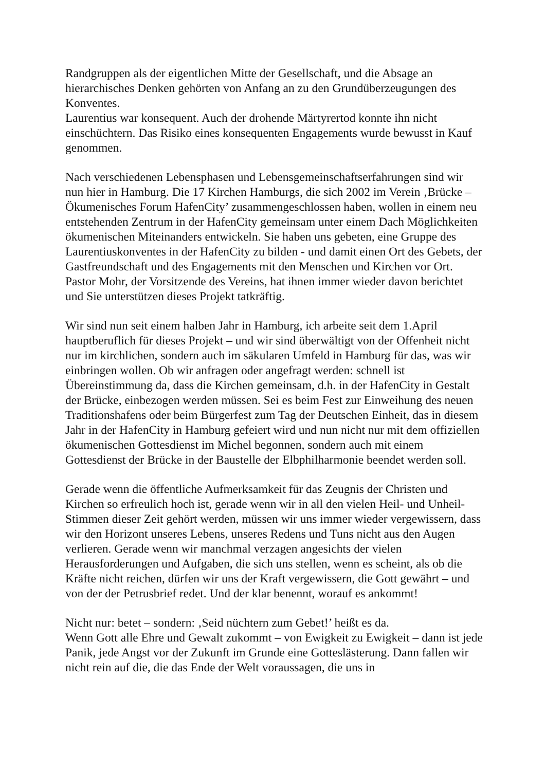Randgruppen als der eigentlichen Mitte der Gesellschaft, und die Absage an hierarchisches Denken gehörten von Anfang an zu den Grundüberzeugungen des Konventes.
Laurentius war konsequent. Auch der drohende Märtyrertod konnte ihn nicht einschüchtern. Das Risiko eines konsequenten Engagements wurde bewusst in Kauf genommen.
Nach verschiedenen Lebensphasen und Lebensgemeinschaftserfahrungen sind wir nun hier in Hamburg. Die 17 Kirchen Hamburgs, die sich 2002 im Verein ‚Brücke – Ökumenisches Forum HafenCity’ zusammengeschlossen haben, wollen in einem neu entstehenden Zentrum in der HafenCity gemeinsam unter einem Dach Möglichkeiten ökumenischen Miteinanders entwickeln. Sie haben uns gebeten, eine Gruppe des Laurentiuskonventes in der HafenCity zu bilden - und damit einen Ort des Gebets, der Gastfreundschaft und des Engagements mit den Menschen und Kirchen vor Ort. Pastor Mohr, der Vorsitzende des Vereins, hat ihnen immer wieder davon berichtet und Sie unterstützen dieses Projekt tatkräftig.
Wir sind nun seit einem halben Jahr in Hamburg, ich arbeite seit dem 1.April hauptberuflich für dieses Projekt – und wir sind überwältigt von der Offenheit nicht nur im kirchlichen, sondern auch im säkularen Umfeld in Hamburg für das, was wir einbringen wollen. Ob wir anfragen oder angefragt werden: schnell ist Übereinstimmung da, dass die Kirchen gemeinsam, d.h. in der HafenCity in Gestalt der Brücke, einbezogen werden müssen. Sei es beim Fest zur Einweihung des neuen Traditionshafens oder beim Bürgerfest zum Tag der Deutschen Einheit, das in diesem Jahr in der HafenCity in Hamburg gefeiert wird und nun nicht nur mit dem offiziellen ökumenischen Gottesdienst im Michel begonnen, sondern auch mit einem Gottesdienst der Brücke in der Baustelle der Elbphilharmonie beendet werden soll.
Gerade wenn die öffentliche Aufmerksamkeit für das Zeugnis der Christen und Kirchen so erfreulich hoch ist, gerade wenn wir in all den vielen Heil- und Unheil-Stimmen dieser Zeit gehört werden, müssen wir uns immer wieder vergewissern, dass wir den Horizont unseres Lebens, unseres Redens und Tuns nicht aus den Augen verlieren. Gerade wenn wir manchmal verzagen angesichts der vielen Herausforderungen und Aufgaben, die sich uns stellen, wenn es scheint, als ob die Kräfte nicht reichen, dürfen wir uns der Kraft vergewissern, die Gott gewährt – und von der der Petrusbrief redet. Und der klar benennt, worauf es ankommt!
Nicht nur: betet – sondern: ‚Seid nüchtern zum Gebet!’ heißt es da.
Wenn Gott alle Ehre und Gewalt zukommt – von Ewigkeit zu Ewigkeit – dann ist jede Panik, jede Angst vor der Zukunft im Grunde eine Gotteslästerung. Dann fallen wir nicht rein auf die, die das Ende der Welt voraussagen, die uns in